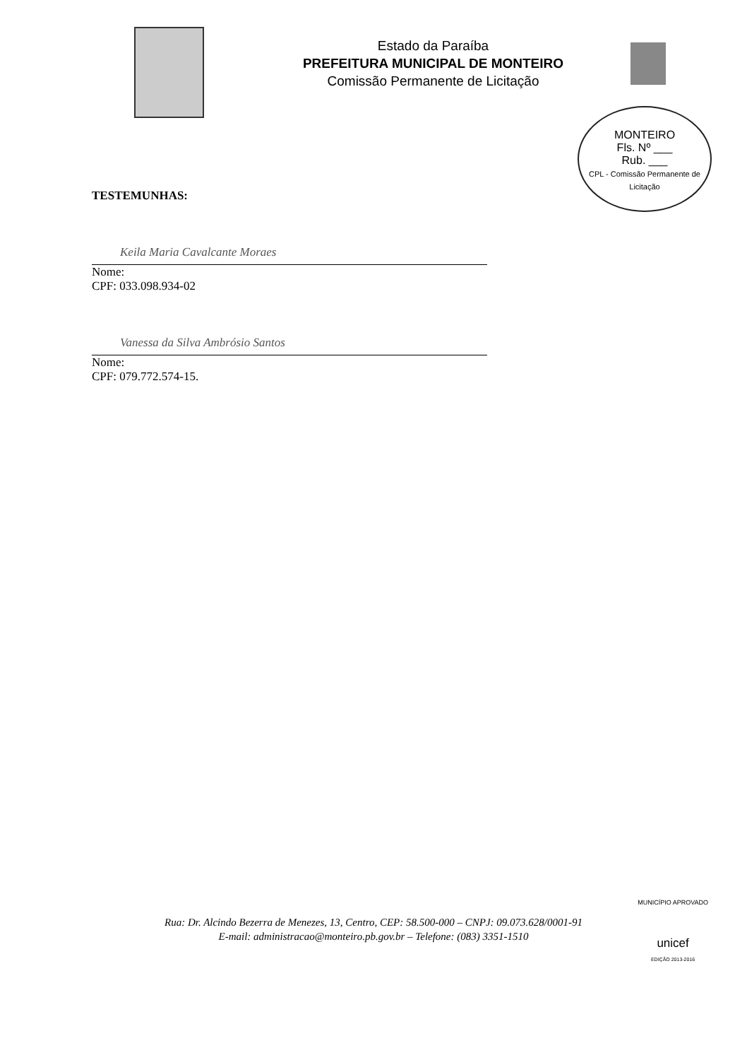Estado da Paraíba
PREFEITURA MUNICIPAL DE MONTEIRO
Comissão Permanente de Licitação
MONTEIRO
Fls. Nº ___
Rub. ___
CPL - Comissão Permanente de Licitação
TESTEMUNHAS:
Keila Maria Cavalcante Moraes
Nome:
CPF: 033.098.934-02
Vanessa da Silva Ambrósio Santos
Nome:
CPF: 079.772.574-15.
Rua: Dr. Alcindo Bezerra de Menezes, 13, Centro, CEP: 58.500-000 – CNPJ: 09.073.628/0001-91
E-mail: administracao@monteiro.pb.gov.br – Telefone: (083) 3351-1510
MUNICÍPIO APROVADO
unicef
EDIÇÃO 2013-2016